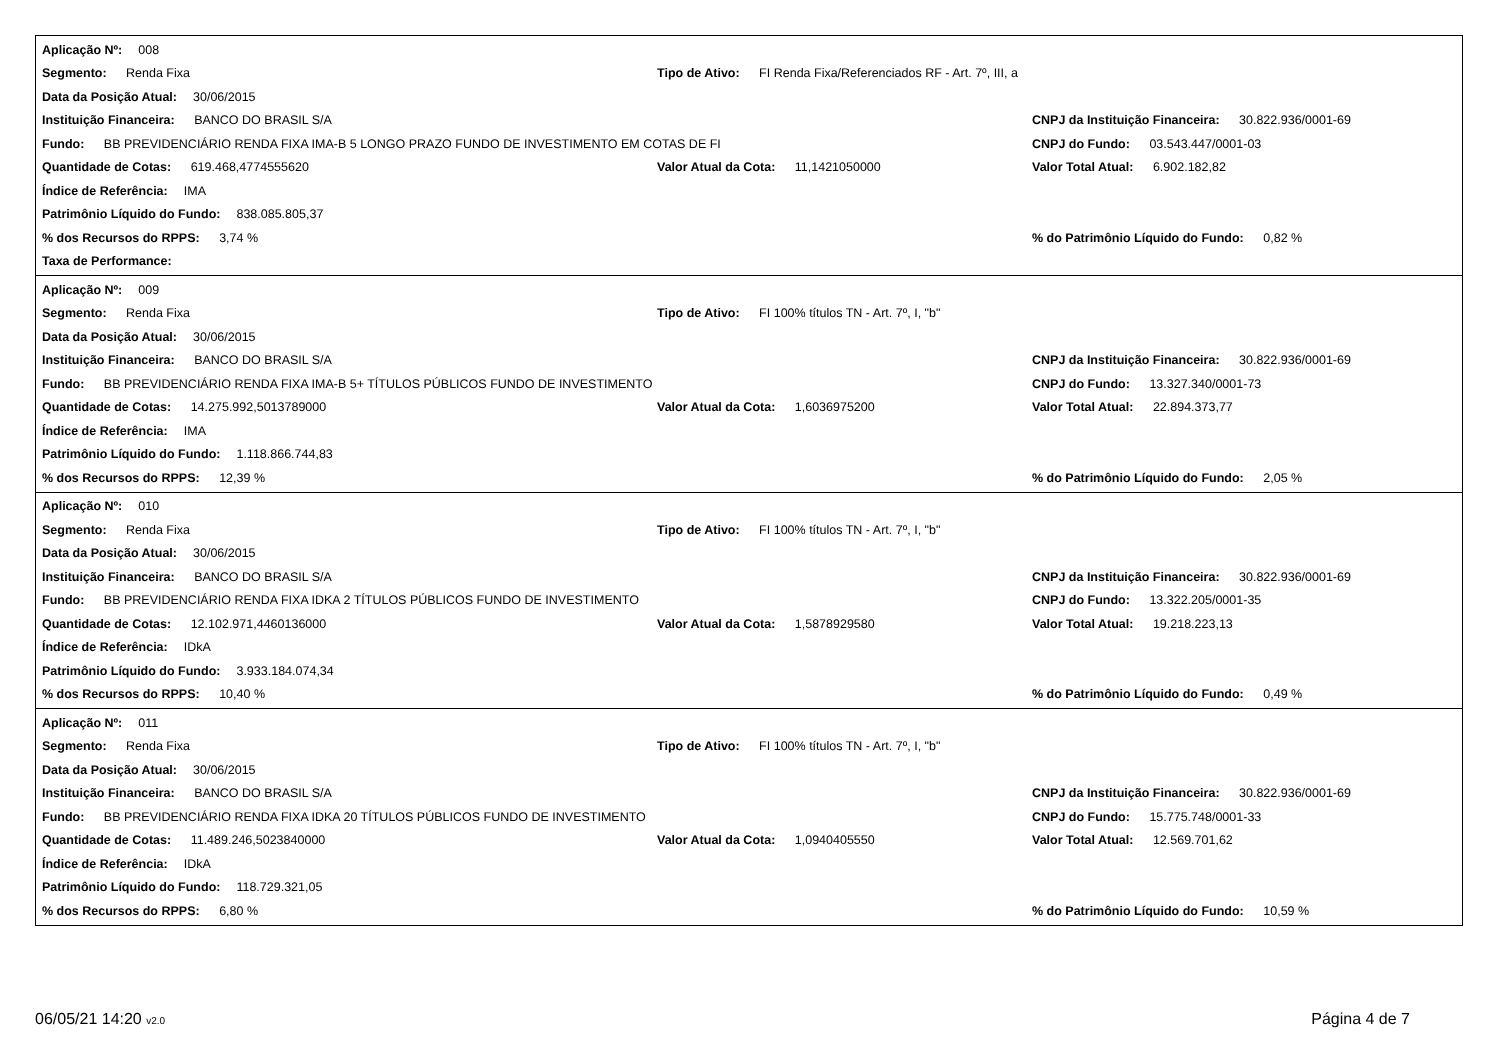Aplicação Nº: 008
Segmento: Renda Fixa Tipo de Ativo: FI Renda Fixa/Referenciados RF - Art. 7º, III, a
Data da Posição Atual: 30/06/2015
Instituição Financeira: BANCO DO BRASIL S/A CNPJ da Instituição Financeira: 30.822.936/0001-69
Fundo: BB PREVIDENCIÁRIO RENDA FIXA IMA-B 5 LONGO PRAZO FUNDO DE INVESTIMENTO EM COTAS DE FI CNPJ do Fundo: 03.543.447/0001-03
Quantidade de Cotas: 619.468,4774555620 Valor Atual da Cota: 11,1421050000 Valor Total Atual: 6.902.182,82
Índice de Referência: IMA
Patrimônio Líquido do Fundo: 838.085.805,37
% dos Recursos do RPPS: 3,74 %% do Patrimônio Líquido do Fundo: 0,82 %
Taxa de Performance:
Aplicação Nº: 009
Segmento: Renda Fixa Tipo de Ativo: FI 100% títulos TN - Art. 7º, I, "b"
Data da Posição Atual: 30/06/2015
Instituição Financeira: BANCO DO BRASIL S/A CNPJ da Instituição Financeira: 30.822.936/0001-69
Fundo: BB PREVIDENCIÁRIO RENDA FIXA IMA-B 5+ TÍTULOS PÚBLICOS FUNDO DE INVESTIMENTO CNPJ do Fundo: 13.327.340/0001-73
Quantidade de Cotas: 14.275.992,5013789000 Valor Atual da Cota: 1,6036975200 Valor Total Atual: 22.894.373,77
Índice de Referência: IMA
Patrimônio Líquido do Fundo: 1.118.866.744,83
% dos Recursos do RPPS: 12,39 %% do Patrimônio Líquido do Fundo: 2,05 %
Aplicação Nº: 010
Segmento: Renda Fixa Tipo de Ativo: FI 100% títulos TN - Art. 7º, I, "b"
Data da Posição Atual: 30/06/2015
Instituição Financeira: BANCO DO BRASIL S/A CNPJ da Instituição Financeira: 30.822.936/0001-69
Fundo: BB PREVIDENCIÁRIO RENDA FIXA IDKA 2 TÍTULOS PÚBLICOS FUNDO DE INVESTIMENTO CNPJ do Fundo: 13.322.205/0001-35
Quantidade de Cotas: 12.102.971,4460136000 Valor Atual da Cota: 1,5878929580 Valor Total Atual: 19.218.223,13
Índice de Referência: IDkA
Patrimônio Líquido do Fundo: 3.933.184.074,34
% dos Recursos do RPPS: 10,40 %% do Patrimônio Líquido do Fundo: 0,49 %
Aplicação Nº: 011
Segmento: Renda Fixa Tipo de Ativo: FI 100% títulos TN - Art. 7º, I, "b"
Data da Posição Atual: 30/06/2015
Instituição Financeira: BANCO DO BRASIL S/A CNPJ da Instituição Financeira: 30.822.936/0001-69
Fundo: BB PREVIDENCIÁRIO RENDA FIXA IDKA 20 TÍTULOS PÚBLICOS FUNDO DE INVESTIMENTO CNPJ do Fundo: 15.775.748/0001-33
Quantidade de Cotas: 11.489.246,5023840000 Valor Atual da Cota: 1,0940405550 Valor Total Atual: 12.569.701,62
Índice de Referência: IDkA
Patrimônio Líquido do Fundo: 118.729.321,05
% dos Recursos do RPPS: 6,80 %% do Patrimônio Líquido do Fundo: 10,59 %
06/05/21 14:20 v2.0 Página 4 de 7